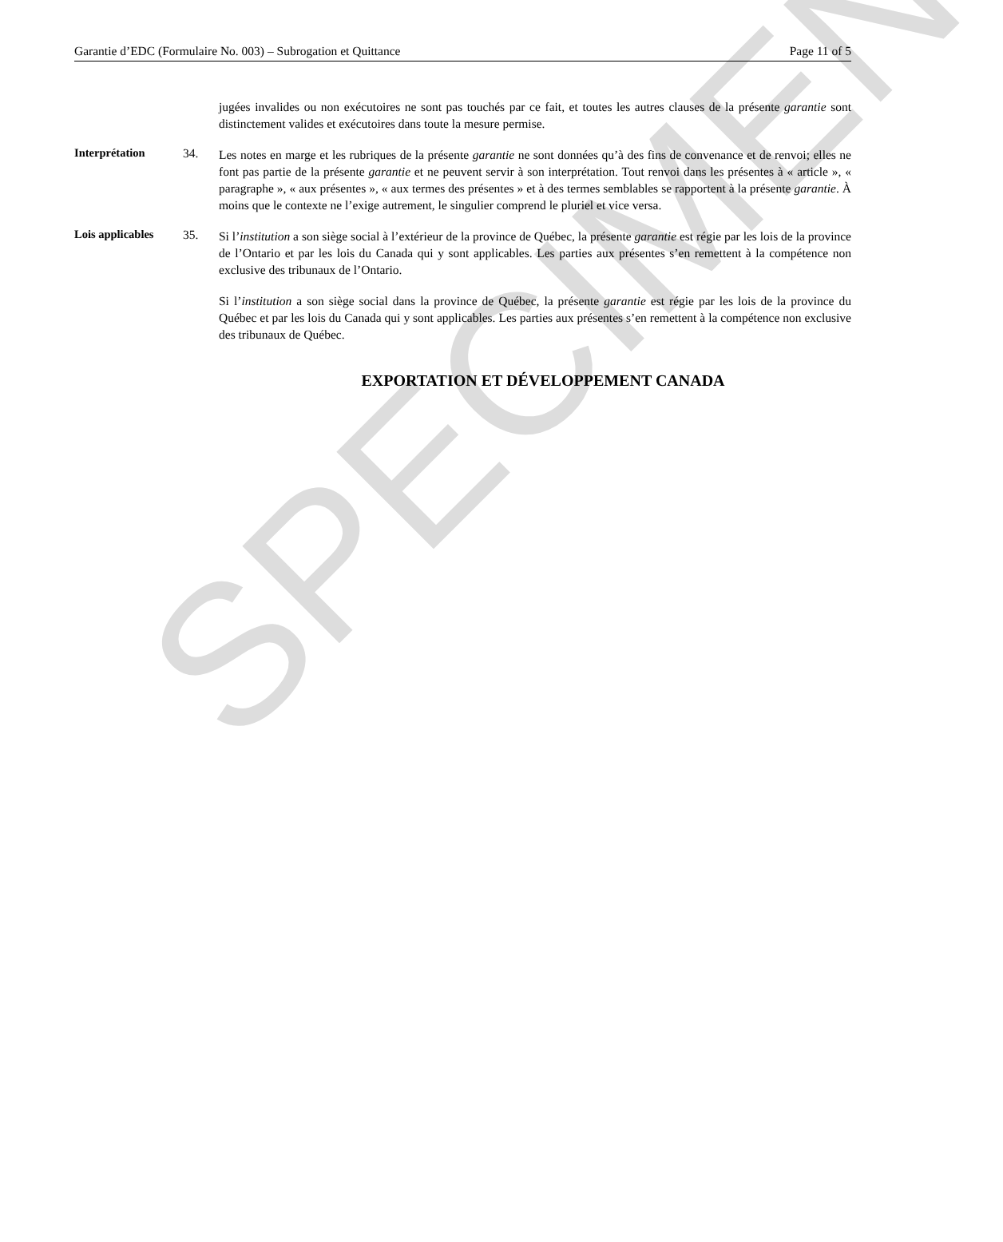Garantie d’EDC (Formulaire No. 003) – Subrogation et Quittance Page 11 of 5
jugées invalides ou non exécutoires ne sont pas touchés par ce fait, et toutes les autres clauses de la présente garantie sont distinctement valides et exécutoires dans toute la mesure permise.
Interprétation 34.
Les notes en marge et les rubriques de la présente garantie ne sont données qu’à des fins de convenance et de renvoi; elles ne font pas partie de la présente garantie et ne peuvent servir à son interprétation. Tout renvoi dans les présentes à « article », « paragraphe », « aux présentes », « aux termes des présentes » et à des termes semblables se rapportent à la présente garantie. À moins que le contexte ne l’exige autrement, le singulier comprend le pluriel et vice versa.
Lois applicables
35.
Si l’institution a son siège social à l’extérieur de la province de Québec, la présente garantie est régie par les lois de la province de l’Ontario et par les lois du Canada qui y sont applicables. Les parties aux présentes s’en remettent à la compétence non exclusive des tribunaux de l’Ontario.
Si l’institution a son siège social dans la province de Québec, la présente garantie est régie par les lois de la province du Québec et par les lois du Canada qui y sont applicables. Les parties aux présentes s’en remettent à la compétence non exclusive des tribunaux de Québec.
EXPORTATION ET DÉVELOPPEMENT CANADA
SPECIMEN